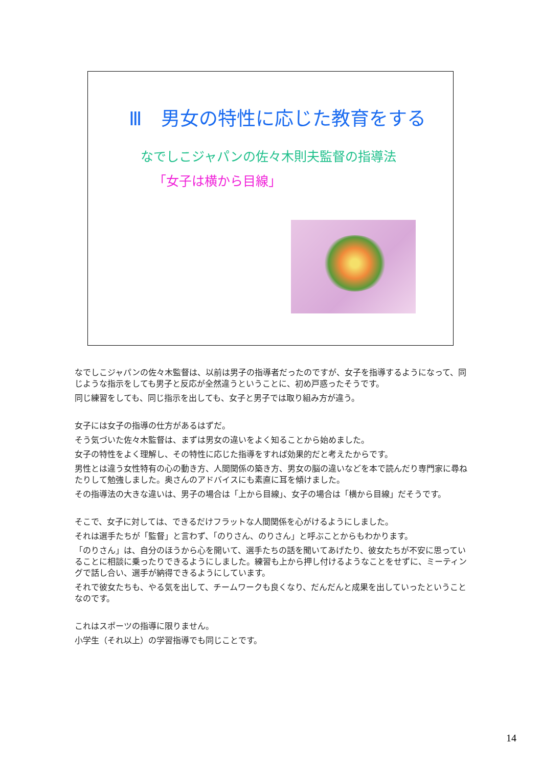Ⅲ　男女の特性に応じた教育をする
なでしこジャパンの佐々木則夫監督の指導法
「女子は横から目線」
なでしこジャパンの佐々木監督は、以前は男子の指導者だったのですが、女子を指導するようになって、同じような指示をしても男子と反応が全然違うということに、初め戸惑ったそうです。
同じ練習をしても、同じ指示を出しても、女子と男子では取り組み方が違う。
女子には女子の指導の仕方があるはずだ。
そう気づいた佐々木監督は、まずは男女の違いをよく知ることから始めました。
女子の特性をよく理解し、その特性に応じた指導をすれば効果的だと考えたからです。
男性とは違う女性特有の心の動き方、人間関係の築き方、男女の脳の違いなどを本で読んだり専門家に尋ねたりして勉強しました。奥さんのアドバイスにも素直に耳を傾けました。
その指導法の大きな違いは、男子の場合は「上から目線」、女子の場合は「横から目線」だそうです。
そこで、女子に対しては、できるだけフラットな人間関係を心がけるようにしました。
それは選手たちが「監督」と言わず、「のりさん、のりさん」と呼ぶことからもわかります。
「のりさん」は、自分のほうから心を開いて、選手たちの話を聞いてあげたり、彼女たちが不安に思っていることに相談に乗ったりできるようにしました。練習も上から押し付けるようなことをせずに、ミーティングで話し合い、選手が納得できるようにしています。
それで彼女たちも、やる気を出して、チームワークも良くなり、だんだんと成果を出していったということなのです。
これはスポーツの指導に限りません。
小学生（それ以上）の学習指導でも同じことです。
14